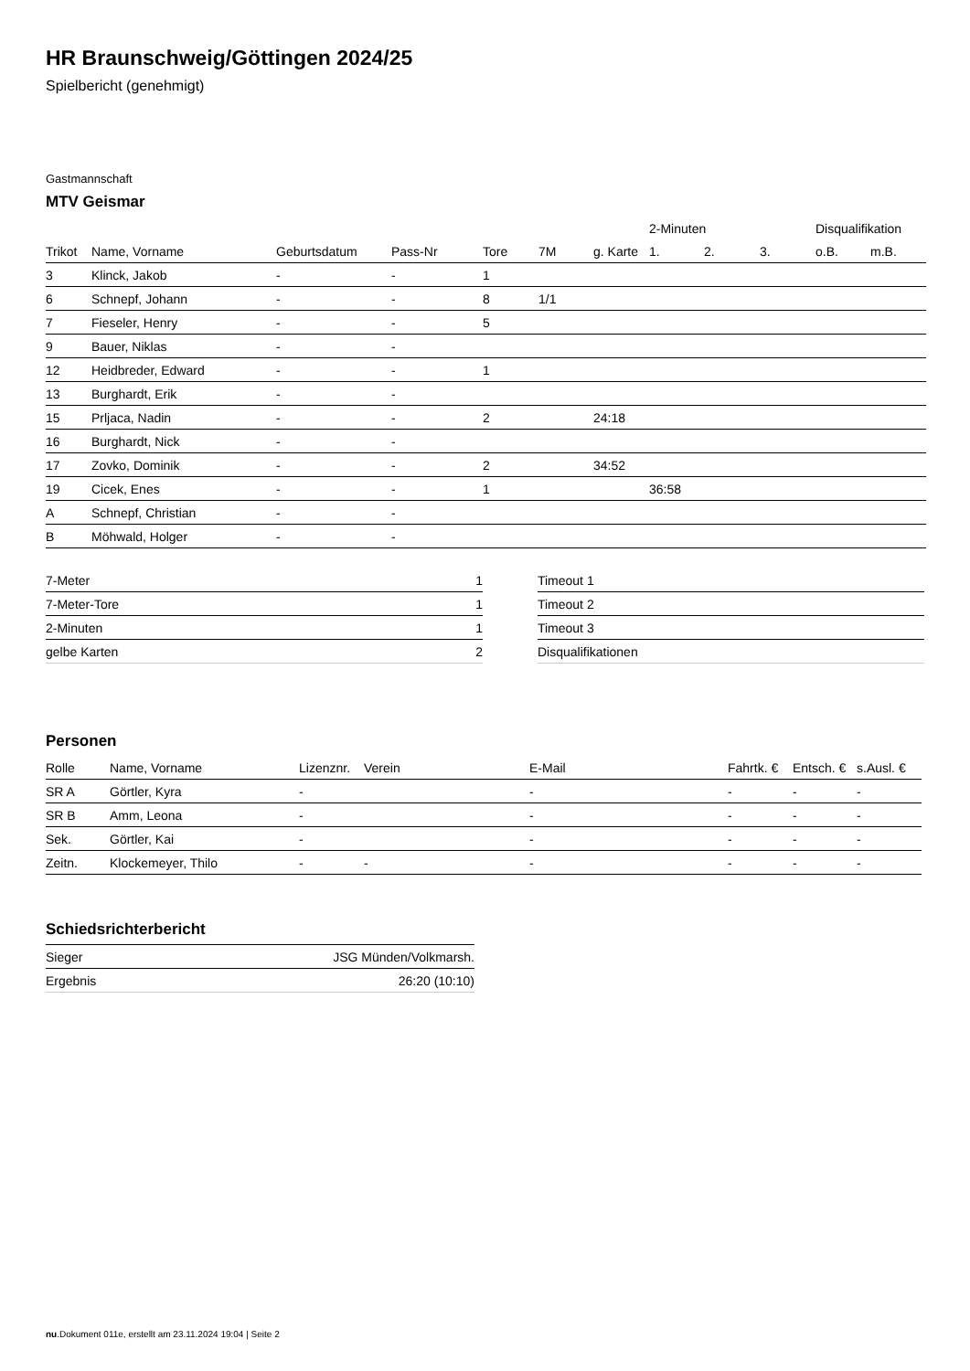HR Braunschweig/Göttingen 2024/25
Spielbericht (genehmigt)
Gastmannschaft
MTV Geismar
| | | | | | | | 2-Minuten | | | Disqualifikation | |
| --- | --- | --- | --- | --- | --- | --- | --- | --- | --- | --- | --- |
| Trikot | Name, Vorname | Geburtsdatum | Pass-Nr | Tore | 7M | g. Karte | 1. | 2. | 3. | o.B. | m.B. |
| 3 | Klinck, Jakob | - | - | 1 | | | | | | | |
| 6 | Schnepf, Johann | - | - | 8 | 1/1 | | | | | | |
| 7 | Fieseler, Henry | - | - | 5 | | | | | | | |
| 9 | Bauer, Niklas | - | - | | | | | | | | |
| 12 | Heidbreder, Edward | - | - | 1 | | | | | | | |
| 13 | Burghardt, Erik | - | - | | | | | | | | |
| 15 | Prljaca, Nadin | - | - | 2 | | 24:18 | | | | | |
| 16 | Burghardt, Nick | - | - | | | | | | | | |
| 17 | Zovko, Dominik | - | - | 2 | | 34:52 | | | | | |
| 19 | Cicek, Enes | - | - | 1 | | | 36:58 | | | | |
| A | Schnepf, Christian | - | - | | | | | | | | |
| B | Möhwald, Holger | - | - | | | | | | | | |
| 7-Meter | 1 |
| 7-Meter-Tore | 1 |
| 2-Minuten | 1 |
| gelbe Karten | 2 |
| Timeout 1 |
| Timeout 2 |
| Timeout 3 |
| Disqualifikationen |
Personen
| Rolle | Name, Vorname | Lizenznr. | Verein | E-Mail | Fahrtk. € | Entsch. € | s.Ausl. € |
| --- | --- | --- | --- | --- | --- | --- | --- |
| SR A | Görtler, Kyra | - | | - | - | - | - |
| SR B | Amm, Leona | - | | - | - | - | - |
| Sek. | Görtler, Kai | - | | - | - | - | - |
| Zeitn. | Klockemeyer, Thilo | - | - | - | - | - | - |
Schiedsrichterbericht
| Sieger | JSG Münden/Volkmarsh. |
| Ergebnis | 26:20 (10:10) |
nu.Dokument 011e, erstellt am 23.11.2024 19:04 | Seite 2